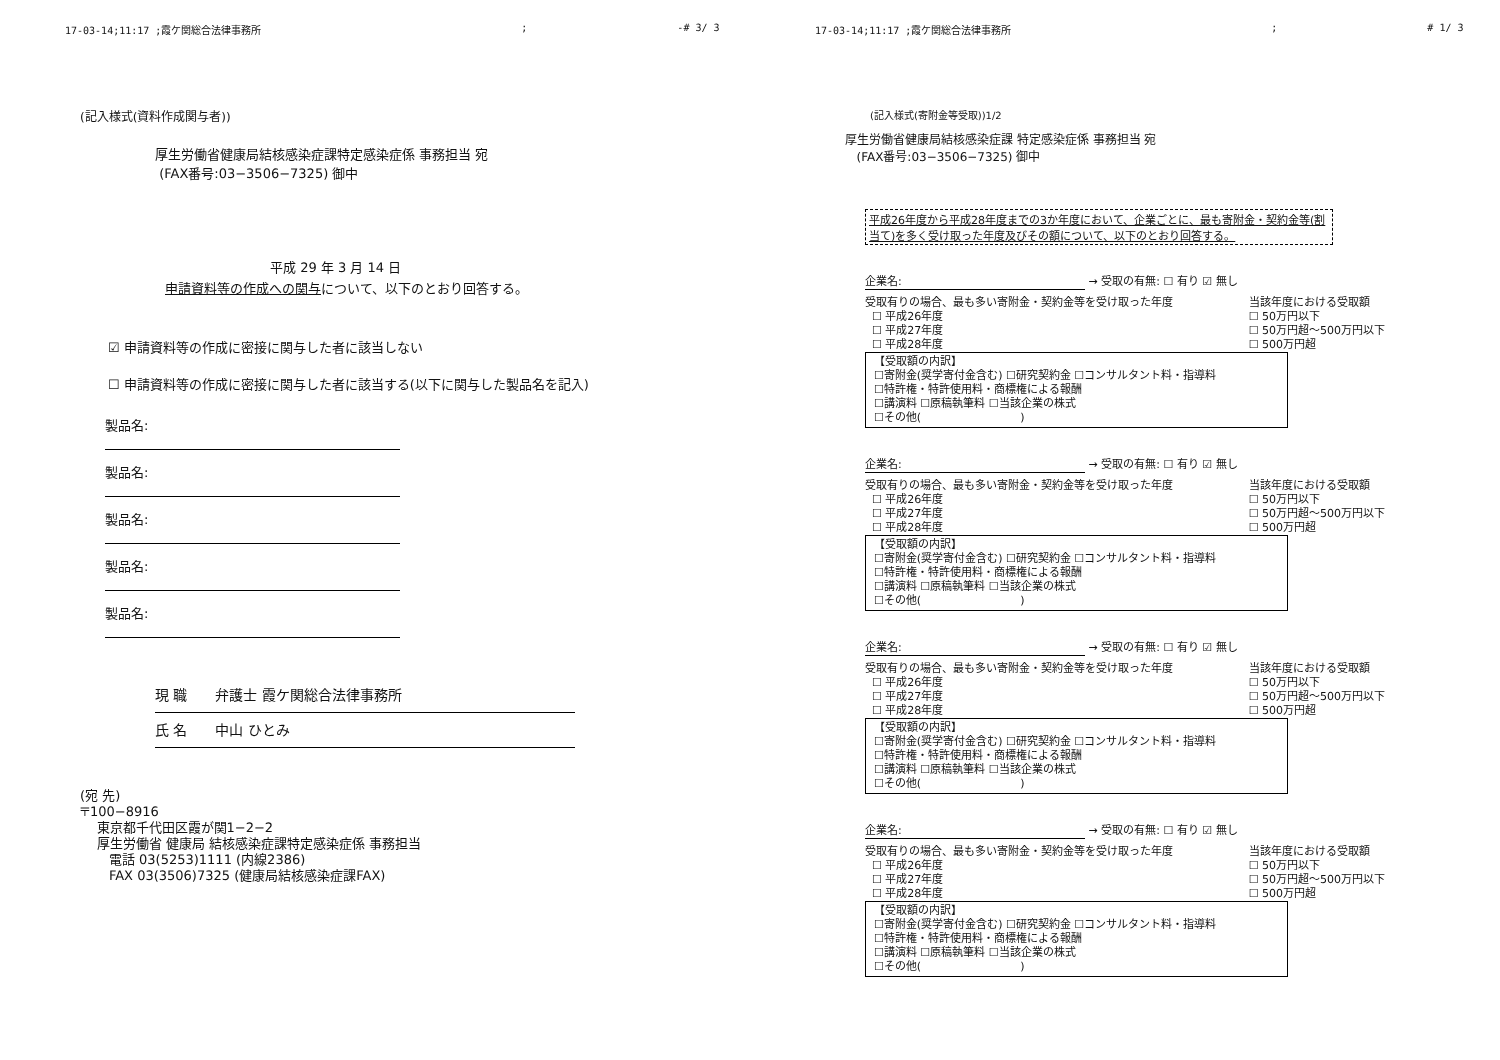17-03-14;11:17 ;霞ケ関総合法律事務所; -# 3/ 3
(記入様式(資料作成関与者))
厚生労働省健康局結核感染症課特定感染症係 事務担当 宛
(FAX番号:03−3506−7325) 御中
平成 29 年 3 月 14 日
申請資料等の作成への関与について、以下のとおり回答する。
☑ 申請資料等の作成に密接に関与した者に該当しない
☐ 申請資料等の作成に密接に関与した者に該当する(以下に関与した製品名を記入)
製品名:
製品名:
製品名:
製品名:
製品名:
現 職　　弁護士 霞ケ関総合法律事務所
氏 名　　中山 ひとみ
(宛 先)
〒100−8916
東京都千代田区霞が関1−2−2
厚生労働省 健康局 結核感染症課特定感染症係 事務担当
電話 03(5253)1111 (内線2386)
FAX 03(3506)7325 (健康局結核感染症課FAX)
17-03-14;11:17 ;霞ケ関総合法律事務所; # 1/ 3
(記入様式(寄附金等受取))1/2
厚生労働省健康局結核感染症課 特定感染症係 事務担当 宛
(FAX番号:03−3506−7325) 御中
平成26年度から平成28年度までの3か年度において、企業ごとに、最も寄附金・契約金等(割当て)を多く受け取った年度及びその額について、以下のとおり回答する。
企業名: → 受取の有無: ☐ 有り ☑ 無し
受取有りの場合、最も多い寄附金・契約金等を受け取った年度
☐ 平成26年度
☐ 平成27年度
☐ 平成28年度 当該年度における受取額
☐ 50万円以下
☐ 50万円超〜500万円以下
☐ 500万円超
【受取額の内訳】
☐寄附金(奨学寄付金含む) ☐研究契約金 ☐コンサルタント料・指導料
☐特許権・特許使用料・商標権による報酬
☐講演料 ☐原稿執筆料 ☐当該企業の株式
☐その他(　　　　　　　　　)
企業名: → 受取の有無: ☐ 有り ☑ 無し
受取有りの場合、最も多い寄附金・契約金等を受け取った年度
☐ 平成26年度
☐ 平成27年度
☐ 平成28年度 当該年度における受取額
☐ 50万円以下
☐ 50万円超〜500万円以下
☐ 500万円超
【受取額の内訳】
☐寄附金(奨学寄付金含む) ☐研究契約金 ☐コンサルタント料・指導料
☐特許権・特許使用料・商標権による報酬
☐講演料 ☐原稿執筆料 ☐当該企業の株式
☐その他(　　　　　　　　　)
企業名: → 受取の有無: ☐ 有り ☑ 無し
受取有りの場合、最も多い寄附金・契約金等を受け取った年度
☐ 平成26年度
☐ 平成27年度
☐ 平成28年度 当該年度における受取額
☐ 50万円以下
☐ 50万円超〜500万円以下
☐ 500万円超
【受取額の内訳】
☐寄附金(奨学寄付金含む) ☐研究契約金 ☐コンサルタント料・指導料
☐特許権・特許使用料・商標権による報酬
☐講演料 ☐原稿執筆料 ☐当該企業の株式
☐その他(　　　　　　　　　)
企業名: → 受取の有無: ☐ 有り ☑ 無し
受取有りの場合、最も多い寄附金・契約金等を受け取った年度
☐ 平成26年度
☐ 平成27年度
☐ 平成28年度 当該年度における受取額
☐ 50万円以下
☐ 50万円超〜500万円以下
☐ 500万円超
【受取額の内訳】
☐寄附金(奨学寄付金含む) ☐研究契約金 ☐コンサルタント料・指導料
☐特許権・特許使用料・商標権による報酬
☐講演料 ☐原稿執筆料 ☐当該企業の株式
☐その他(　　　　　　　　　)